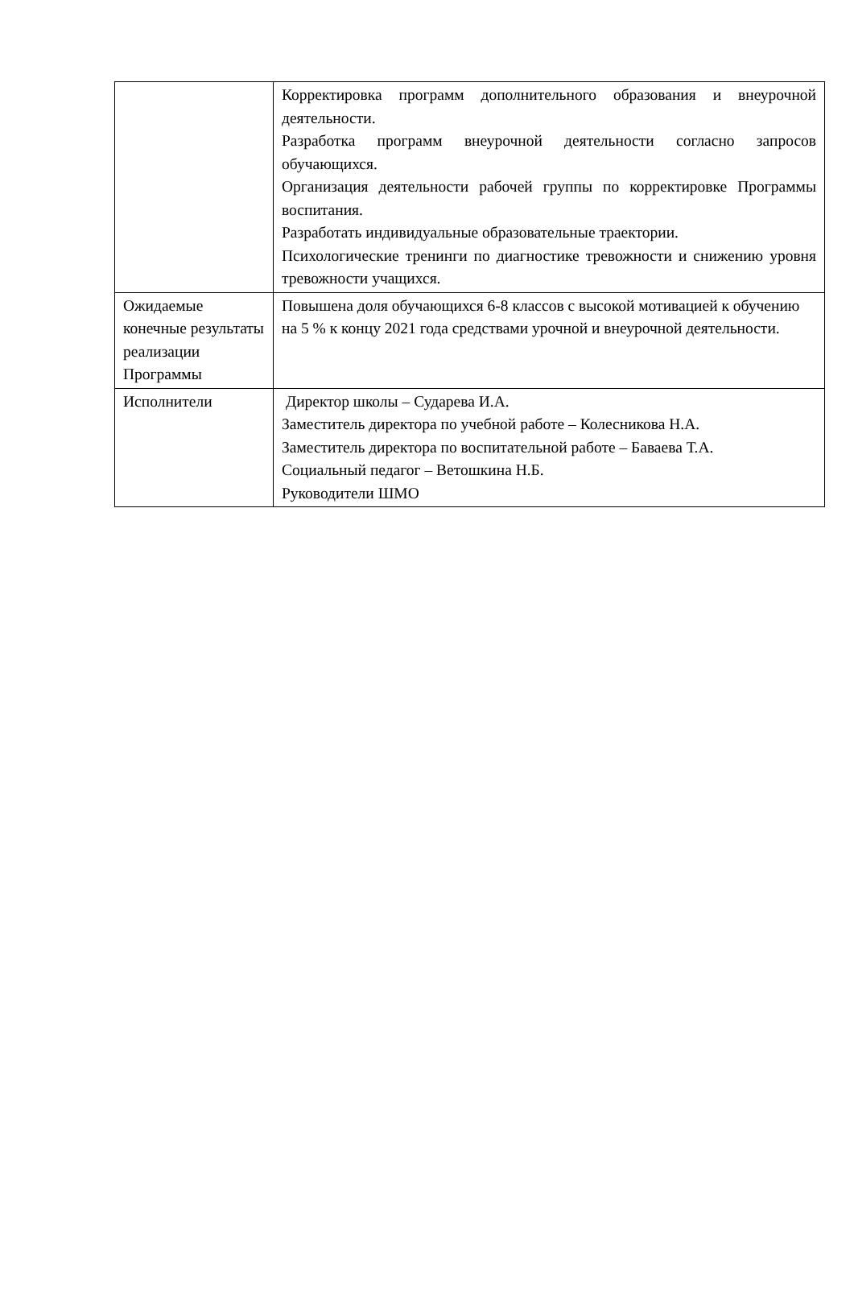| | Корректировка программ дополнительного образования и внеурочной деятельности. Разработка программ внеурочной деятельности согласно запросов обучающихся. Организация деятельности рабочей группы по корректировке Программы воспитания. Разработать индивидуальные образовательные траектории. Психологические тренинги по диагностике тревожности и снижению уровня тревожности учащихся. |
| Ожидаемые конечные результаты реализации Программы | Повышена доля обучающихся 6-8 классов с высокой мотивацией к обучению на 5 % к концу 2021 года средствами урочной и внеурочной деятельности. |
| Исполнители | Директор школы – Сударева И.А. Заместитель директора по учебной работе – Колесникова Н.А. Заместитель директора по воспитательной работе – Баваева Т.А. Социальный педагог – Ветошкина Н.Б. Руководители ШМО |